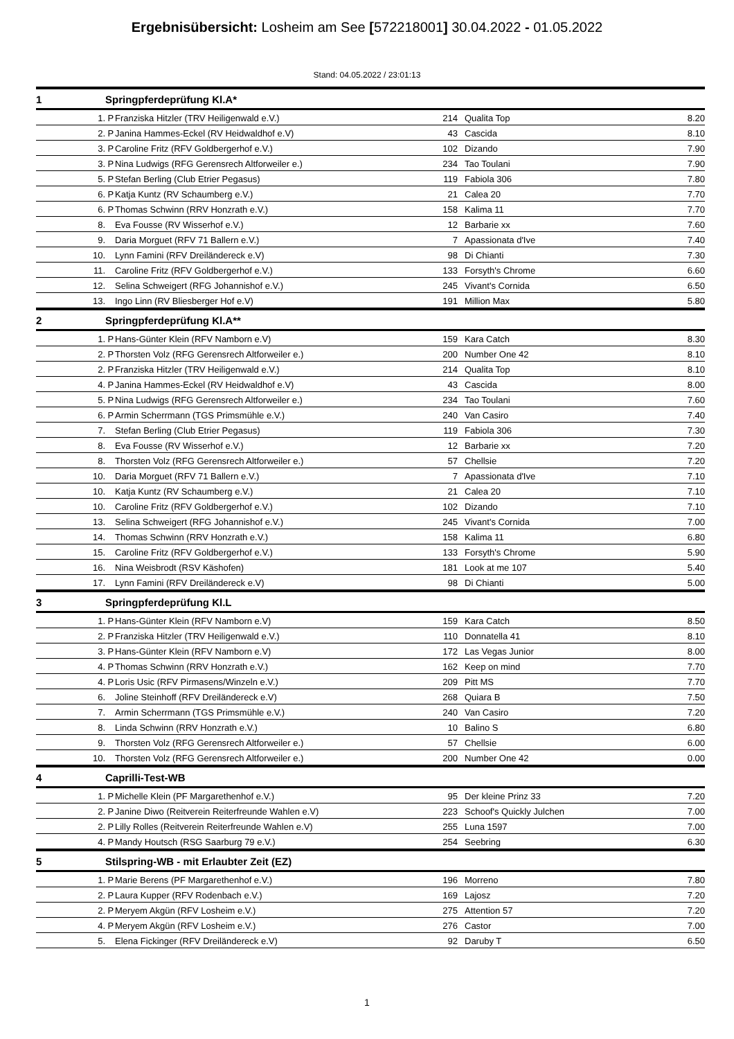Ergebnisübersicht: Losheim am See [572218001] 30.04.2022 - 01.05.2022
Stand: 04.05.2022 / 23:01:13
| 1 | Springpferdeprüfung Kl.A* | | | | | |
| --- | --- | --- | --- | --- | --- | --- |
| 1. | P | Franziska Hitzler (TRV Heiligenwald e.V.) | 214 | | Qualita Top | 8.20 |
| 2. | P | Janina Hammes-Eckel (RV Heidwaldhof e.V) | 43 | | Cascida | 8.10 |
| 3. | P | Caroline Fritz (RFV Goldbergerhof e.V.) | 102 | | Dizando | 7.90 |
| 3. | P | Nina Ludwigs (RFG Gerensrech Altforweiler e.) | 234 | | Tao Toulani | 7.90 |
| 5. | P | Stefan Berling (Club Etrier Pegasus) | 119 | | Fabiola 306 | 7.80 |
| 6. | P | Katja Kuntz (RV Schaumberg e.V.) | 21 | | Calea 20 | 7.70 |
| 6. | P | Thomas Schwinn (RRV Honzrath e.V.) | 158 | | Kalima 11 | 7.70 |
| 8. | | Eva Fousse (RV Wisserhof e.V.) | 12 | | Barbarie xx | 7.60 |
| 9. | | Daria Morguet (RFV 71 Ballern e.V.) | 7 | | Apassionata d'Ive | 7.40 |
| 10. | | Lynn Famini (RFV Dreiländereck e.V) | 98 | | Di Chianti | 7.30 |
| 11. | | Caroline Fritz (RFV Goldbergerhof e.V.) | 133 | | Forsyth's Chrome | 6.60 |
| 12. | | Selina Schweigert (RFG Johannishof e.V.) | 245 | | Vivant's Cornida | 6.50 |
| 13. | | Ingo Linn (RV Bliesberger Hof e.V) | 191 | | Million Max | 5.80 |
| 2 | Springpferdeprüfung Kl.A** | | | | | |
| 1. | P | Hans-Günter Klein (RFV Namborn e.V) | 159 | | Kara Catch | 8.30 |
| 2. | P | Thorsten Volz (RFG Gerensrech Altforweiler e.) | 200 | | Number One 42 | 8.10 |
| 2. | P | Franziska Hitzler (TRV Heiligenwald e.V.) | 214 | | Qualita Top | 8.10 |
| 4. | P | Janina Hammes-Eckel (RV Heidwaldhof e.V) | 43 | | Cascida | 8.00 |
| 5. | P | Nina Ludwigs (RFG Gerensrech Altforweiler e.) | 234 | | Tao Toulani | 7.60 |
| 6. | P | Armin Scherrmann (TGS Primsmühle e.V.) | 240 | | Van Casiro | 7.40 |
| 7. | | Stefan Berling (Club Etrier Pegasus) | 119 | | Fabiola 306 | 7.30 |
| 8. | | Eva Fousse (RV Wisserhof e.V.) | 12 | | Barbarie xx | 7.20 |
| 8. | | Thorsten Volz (RFG Gerensrech Altforweiler e.) | 57 | | Chellsie | 7.20 |
| 10. | | Daria Morguet (RFV 71 Ballern e.V.) | 7 | | Apassionata d'Ive | 7.10 |
| 10. | | Katja Kuntz (RV Schaumberg e.V.) | 21 | | Calea 20 | 7.10 |
| 10. | | Caroline Fritz (RFV Goldbergerhof e.V.) | 102 | | Dizando | 7.10 |
| 13. | | Selina Schweigert (RFG Johannishof e.V.) | 245 | | Vivant's Cornida | 7.00 |
| 14. | | Thomas Schwinn (RRV Honzrath e.V.) | 158 | | Kalima 11 | 6.80 |
| 15. | | Caroline Fritz (RFV Goldbergerhof e.V.) | 133 | | Forsyth's Chrome | 5.90 |
| 16. | | Nina Weisbrodt (RSV Käshofen) | 181 | | Look at me 107 | 5.40 |
| 17. | | Lynn Famini (RFV Dreiländereck e.V) | 98 | | Di Chianti | 5.00 |
| 3 | Springpferdeprüfung Kl.L | | | | | |
| 1. | P | Hans-Günter Klein (RFV Namborn e.V) | 159 | | Kara Catch | 8.50 |
| 2. | P | Franziska Hitzler (TRV Heiligenwald e.V.) | 110 | | Donnatella 41 | 8.10 |
| 3. | P | Hans-Günter Klein (RFV Namborn e.V) | 172 | | Las Vegas Junior | 8.00 |
| 4. | P | Thomas Schwinn (RRV Honzrath e.V.) | 162 | | Keep on mind | 7.70 |
| 4. | P | Loris Usic (RFV Pirmasens/Winzeln e.V.) | 209 | | Pitt MS | 7.70 |
| 6. | | Joline Steinhoff (RFV Dreiländereck e.V) | 268 | | Quiara B | 7.50 |
| 7. | | Armin Scherrmann (TGS Primsmühle e.V.) | 240 | | Van Casiro | 7.20 |
| 8. | | Linda Schwinn (RRV Honzrath e.V.) | 10 | | Balino S | 6.80 |
| 9. | | Thorsten Volz (RFG Gerensrech Altforweiler e.) | 57 | | Chellsie | 6.00 |
| 10. | | Thorsten Volz (RFG Gerensrech Altforweiler e.) | 200 | | Number One 42 | 0.00 |
| 4 | Caprilli-Test-WB | | | | | |
| 1. | P | Michelle Klein (PF Margarethenhof e.V.) | 95 | | Der kleine Prinz 33 | 7.20 |
| 2. | P | Janine Diwo (Reitverein Reiterfreunde Wahlen e.V) | 223 | | Schoof's Quickly Julchen | 7.00 |
| 2. | P | Lilly Rolles (Reitverein Reiterfreunde Wahlen e.V) | 255 | | Luna 1597 | 7.00 |
| 4. | P | Mandy Houtsch (RSG Saarburg 79 e.V.) | 254 | | Seebring | 6.30 |
| 5 | Stilspring-WB - mit Erlaubter Zeit (EZ) | | | | | |
| 1. | P | Marie Berens (PF Margarethenhof e.V.) | 196 | | Morreno | 7.80 |
| 2. | P | Laura Kupper (RFV Rodenbach e.V.) | 169 | | Lajosz | 7.20 |
| 2. | P | Meryem Akgün (RFV Losheim e.V.) | 275 | | Attention 57 | 7.20 |
| 4. | P | Meryem Akgün (RFV Losheim e.V.) | 276 | | Castor | 7.00 |
| 5. | | Elena Fickinger (RFV Dreiländereck e.V) | 92 | | Daruby T | 6.50 |
1